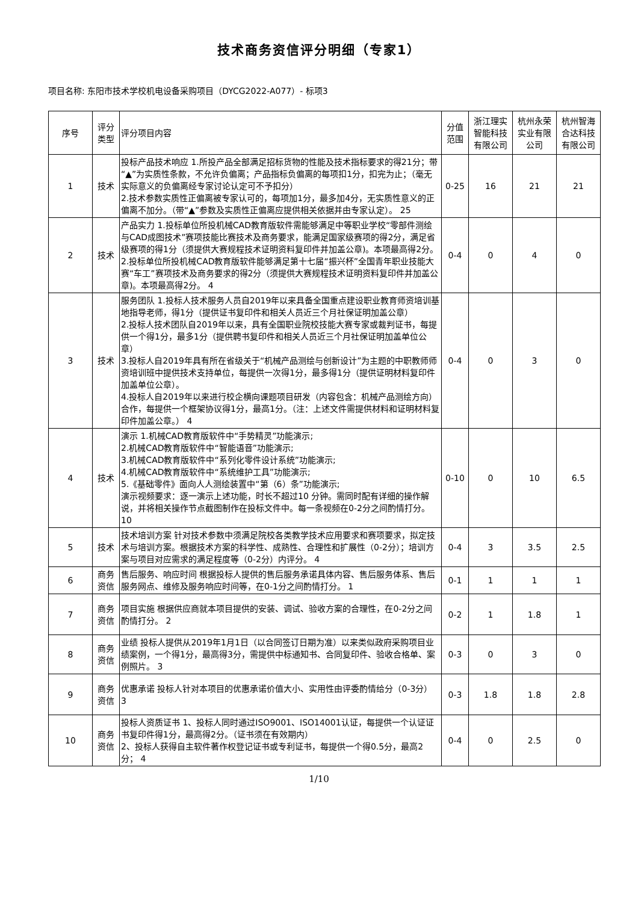技术商务资信评分明细（专家1）
项目名称: 东阳市技术学校机电设备采购项目（DYCG2022-A077）- 标项3
| 序号 | 评分类型 | 评分项目内容 | 分值范围 | 浙江理实智能科技有限公司 | 杭州永荣实业有限公司 | 杭州智海合达科技有限公司 |
| --- | --- | --- | --- | --- | --- | --- |
| 1 | 技术 | 投标产品技术响应 1.所投产品全部满足招标货物的性能及技术指标要求的得21分；带“▲”为实质性条款，不允许负偏离；产品指标负偏离的每项扣1分，扣完为止；（毫无实际意义的负偏离经专家讨论认定可不予扣分） 2.技术参数实质性正偏离被专家认可的，每项加1分，最多加4分，无实质性意义的正偏离不加分。（带“▲”参数及实质性正偏离应提供相关依据并由专家认定）。 25 | 0-25 | 16 | 21 | 21 |
| 2 | 技术 | 产品实力 1.投标单位所投机械CAD教育版软件需能够满足中等职业学校“零部件测绘与CAD成图技术”赛项技能比赛技术及商务要求，能满足国家级赛项的得2分，满足省级赛项的得1分（须提供大赛规程技术证明资料复印件并加盖公章)。本项最高得2分。 2.投标单位所投机械CAD教育版软件能够满足第十七届“振兴杯”全国青年职业技能大赛“车工”赛项技术及商务要求的得2分（须提供大赛规程技术证明资料复印件并加盖公章)。本项最高得2分。 4 | 0-4 | 0 | 4 | 0 |
| 3 | 技术 | 服务团队 1.投标人技术服务人员自2019年以来具备全国重点建设职业教育师资培训基地指导老师，得1分（提供证书复印件和相关人员近三个月社保证明加盖公章） 2.投标人技术团队自2019年以来，具有全国职业院校技能大赛专家或裁判证书，每提供一个得1分，最多1分（提供聘书复印件和相关人员近三个月社保证明加盖单位公章） 3.投标人自2019年具有所在省级关于“机械产品测绘与创新设计”为主题的中职教师师资培训班中提供技术支持单位，每提供一次得1分，最多得1分（提供证明材料复印件加盖单位公章）。 4.投标人自2019年以来进行校企横向课题项目研发（内容包含：机械产品测绘方向）合作，每提供一个框架协议得1分，最高1分。（注：上述文件需提供材料和证明材料复印件加盖公章。） 4 | 0-4 | 0 | 3 | 0 |
| 4 | 技术 | 演示 1.机械CAD教育版软件中“手势精灵”功能演示; 2.机械CAD教育版软件中“智能语音”功能演示; 3.机械CAD教育版软件中“系列化零件设计系统”功能演示; 4.机械CAD教育版软件中“系统维护工具”功能演示; 5.《基础零件》面向人人测绘装置中“第（6）条”功能演示; 演示视频要求：逐一演示上述功能，时长不超过10 分钟。需同时配有详细的操作解说，并将相关操作节点截图制作在投标文件中。每一条视频在0-2分之间酌情打分。 10 | 0-10 | 0 | 10 | 6.5 |
| 5 | 技术 | 技术培训方案 针对技术参数中须满足院校各类教学技术应用要求和赛项要求，拟定技术与培训方案。根据技术方案的科学性、成熟性、合理性和扩展性（0-2分）；培训方案与项目对应需求的满足程度等（0-2分）内评分。 4 | 0-4 | 3 | 3.5 | 2.5 |
| 6 | 商务资信 | 售后服务、响应时间 根据投标人提供的售后服务承诺具体内容、售后服务体系、售后服务网点、维修及服务响应时间等，在0-1分之间酌情打分。 1 | 0-1 | 1 | 1 | 1 |
| 7 | 商务资信 | 项目实施 根据供应商就本项目提供的安装、调试、验收方案的合理性，在0-2分之间酌情打分。 2 | 0-2 | 1 | 1.8 | 1 |
| 8 | 商务资信 | 业绩 投标人提供从2019年1月1日（以合同签订日期为准）以来类似政府采购项目业绩案例，一个得1分，最高得3分，需提供中标通知书、合同复印件、验收合格单、案例照片。 3 | 0-3 | 0 | 3 | 0 |
| 9 | 商务资信 | 优惠承诺 投标人针对本项目的优惠承诺价值大小、实用性由评委酌情给分（0-3分） 3 | 0-3 | 1.8 | 1.8 | 2.8 |
| 10 | 商务资信 | 投标人资质证书 1、投标人同时通过ISO9001、ISO14001认证，每提供一个认证证书复印件得1分，最高得2分。（证书须在有效期内） 2、投标人获得自主软件著作权登记证书或专利证书，每提供一个得0.5分，最高2分； 4 | 0-4 | 0 | 2.5 | 0 |
1/10